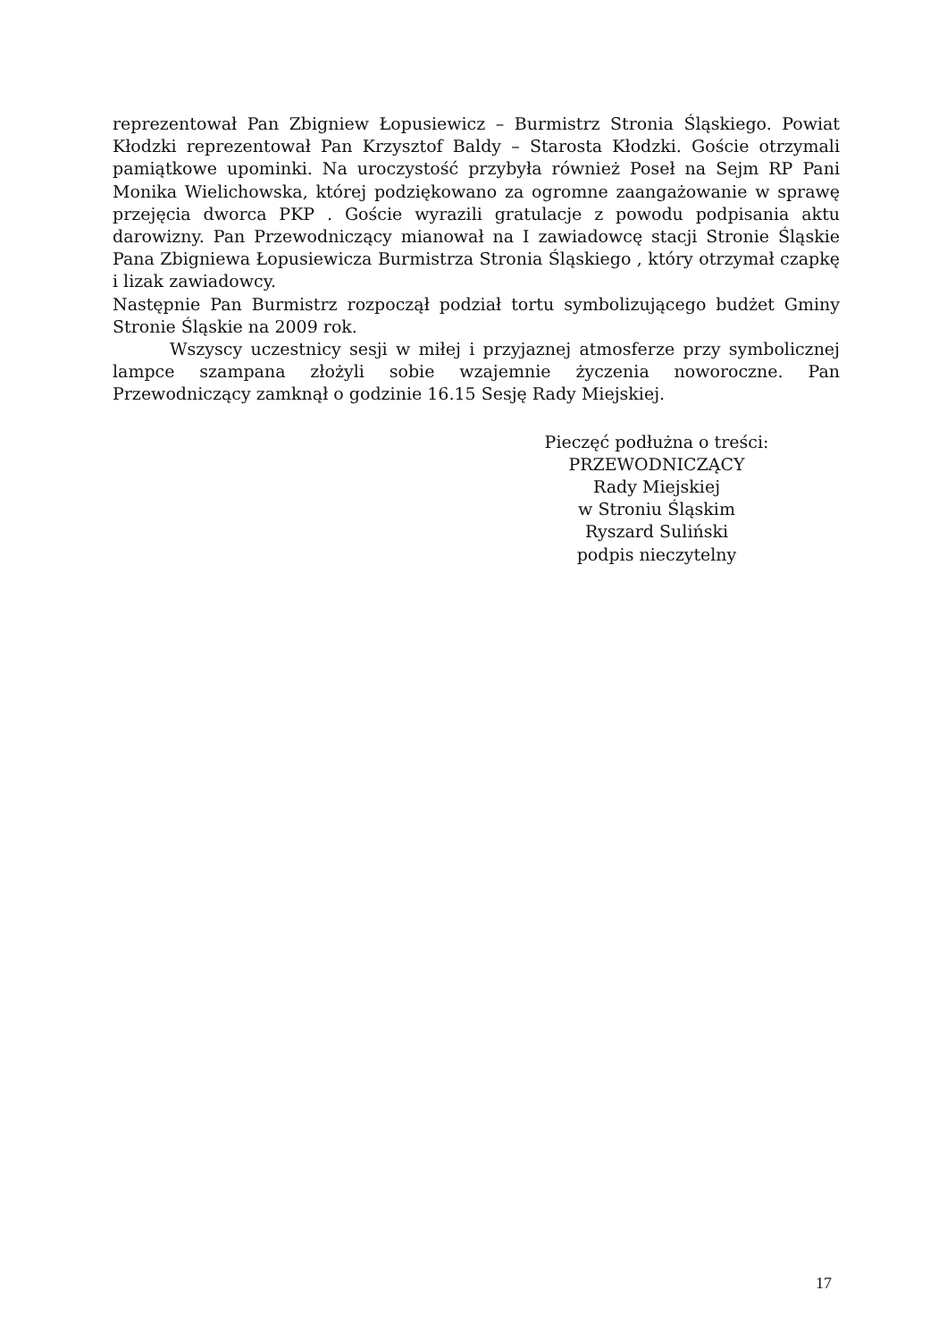reprezentował Pan Zbigniew Łopusiewicz – Burmistrz Stronia Śląskiego. Powiat Kłodzki reprezentował Pan Krzysztof Baldy – Starosta Kłodzki. Goście otrzymali pamiątkowe upominki. Na uroczystość przybyła również Poseł na Sejm RP Pani Monika Wielichowska, której podziękowano za ogromne zaangażowanie w sprawę przejęcia dworca PKP . Goście wyrazili gratulacje z powodu podpisania aktu darowizny. Pan Przewodniczący mianował na I zawiadowcę stacji Stronie Śląskie Pana Zbigniewa Łopusiewicza Burmistrza Stronia Śląskiego , który otrzymał czapkę i lizak zawiadowcy.
Następnie Pan Burmistrz rozpoczął podział tortu symbolizującego budżet Gminy Stronie Śląskie na 2009 rok.
Wszyscy uczestnicy sesji w miłej i przyjaznej atmosferze przy symbolicznej lampce szampana złożyli sobie wzajemnie życzenia noworoczne. Pan Przewodniczący zamknął o godzinie 16.15 Sesję Rady Miejskiej.
Pieczęć podłużna o treści:
PRZEWODNICZĄCY
Rady Miejskiej
w Stroniu Śląskim
Ryszard Suliński
podpis nieczytelny
17